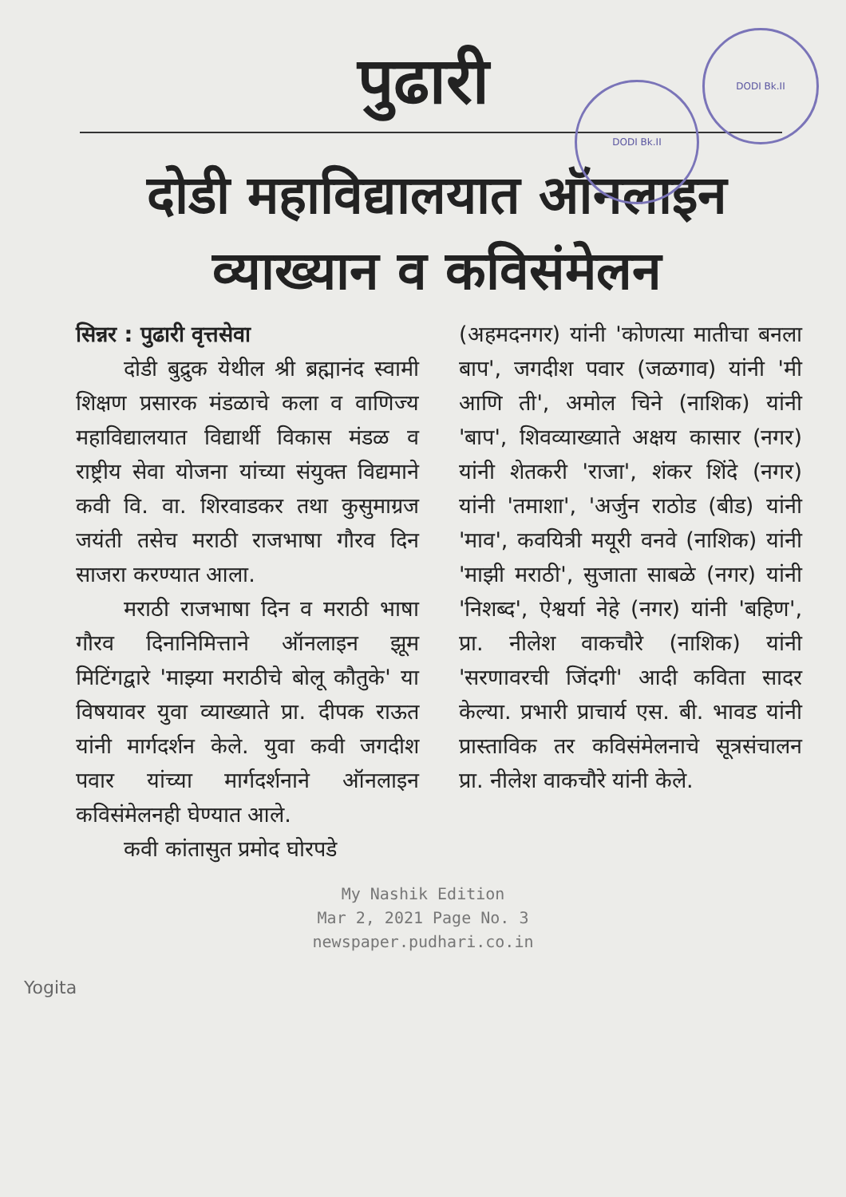पुढारी
DODI Bk.II
DODI Bk.II
दोडी महाविद्यालयात ऑनलाइन व्याख्यान व कविसंमेलन
सिन्नर : पुढारी वृत्तसेवा
दोडी बुद्रुक येथील श्री ब्रह्मानंद स्वामी शिक्षण प्रसारक मंडळाचे कला व वाणिज्य महाविद्यालयात विद्यार्थी विकास मंडळ व राष्ट्रीय सेवा योजना यांच्या संयुक्त विद्यमाने कवी वि. वा. शिरवाडकर तथा कुसुमाग्रज जयंती तसेच मराठी राजभाषा गौरव दिन साजरा करण्यात आला.
मराठी राजभाषा दिन व मराठी भाषा गौरव दिनानिमित्ताने ऑनलाइन झूम मिटिंगद्वारे 'माझ्या मराठीचे बोलू कौतुके' या विषयावर युवा व्याख्याते प्रा. दीपक राऊत यांनी मार्गदर्शन केले. युवा कवी जगदीश पवार यांच्या मार्गदर्शनाने ऑनलाइन कविसंमेलनही घेण्यात आले.
कवी कांतासुत प्रमोद घोरपडे
(अहमदनगर) यांनी 'कोणत्या मातीचा बनला बाप', जगदीश पवार (जळगाव) यांनी 'मी आणि ती', अमोल चिने (नाशिक) यांनी 'बाप', शिवव्याख्याते अक्षय कासार (नगर) यांनी शेतकरी 'राजा', शंकर शिंदे (नगर) यांनी 'तमाशा', 'अर्जुन राठोड (बीड) यांनी 'माव', कवयित्री मयूरी वनवे (नाशिक) यांनी 'माझी मराठी', सुजाता साबळे (नगर) यांनी 'निशब्द', ऐश्वर्या नेहे (नगर) यांनी 'बहिण', प्रा. नीलेश वाकचौरे (नाशिक) यांनी 'सरणावरची जिंदगी' आदी कविता सादर केल्या. प्रभारी प्राचार्य एस. बी. भावड यांनी प्रास्ताविक तर कविसंमेलनाचे सूत्रसंचालन प्रा. नीलेश वाकचौरे यांनी केले.
My Nashik Edition
Mar 2, 2021 Page No. 3
newspaper.pudhari.co.in
Yogita